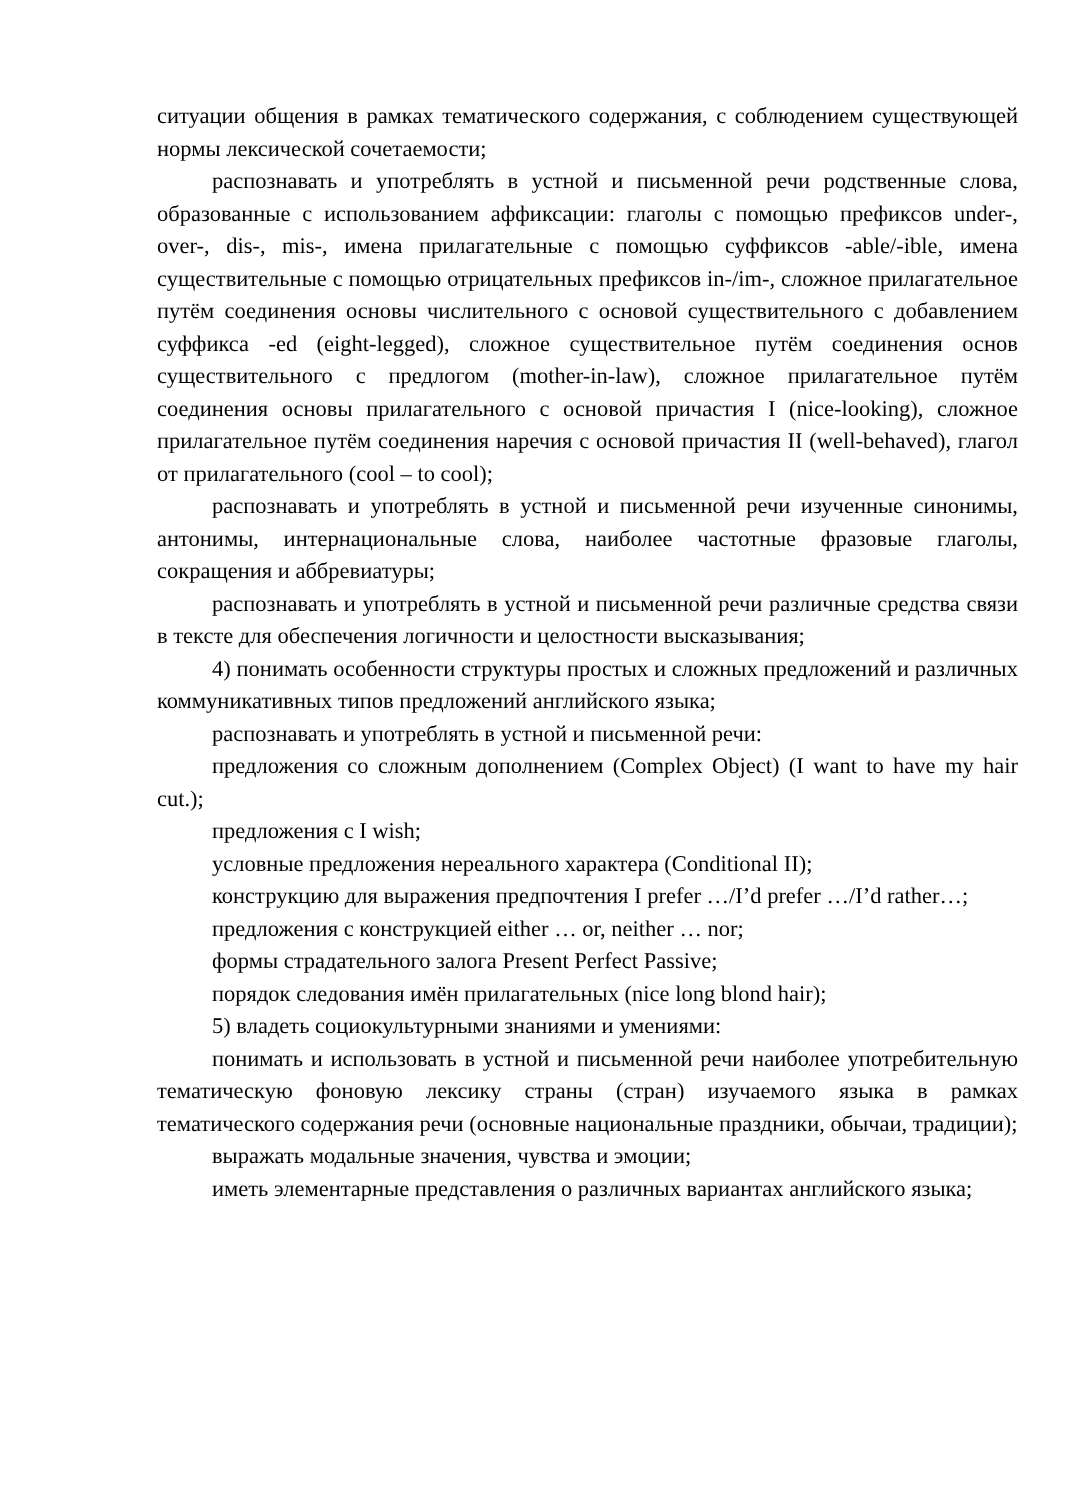ситуации общения в рамках тематического содержания, с соблюдением существующей нормы лексической сочетаемости;
распознавать и употреблять в устной и письменной речи родственные слова, образованные с использованием аффиксации: глаголы с помощью префиксов under-, over-, dis-, mis-, имена прилагательные с помощью суффиксов -able/-ible, имена существительные с помощью отрицательных префиксов in-/im-, сложное прилагательное путём соединения основы числительного с основой существительного с добавлением суффикса -ed (eight-legged), сложное существительное путём соединения основ существительного с предлогом (mother-in-law), сложное прилагательное путём соединения основы прилагательного с основой причастия I (nice-looking), сложное прилагательное путём соединения наречия с основой причастия II (well-behaved), глагол от прилагательного (cool – to cool);
распознавать и употреблять в устной и письменной речи изученные синонимы, антонимы, интернациональные слова, наиболее частотные фразовые глаголы, сокращения и аббревиатуры;
распознавать и употреблять в устной и письменной речи различные средства связи в тексте для обеспечения логичности и целостности высказывания;
4) понимать особенности структуры простых и сложных предложений и различных коммуникативных типов предложений английского языка;
распознавать и употреблять в устной и письменной речи:
предложения со сложным дополнением (Complex Object) (I want to have my hair cut.);
предложения с I wish;
условные предложения нереального характера (Conditional II);
конструкцию для выражения предпочтения I prefer …/I’d prefer …/I’d rather…;
предложения с конструкцией either … or, neither … nor;
формы страдательного залога Present Perfect Passive;
порядок следования имён прилагательных (nice long blond hair);
5) владеть социокультурными знаниями и умениями:
понимать и использовать в устной и письменной речи наиболее употребительную тематическую фоновую лексику страны (стран) изучаемого языка в рамках тематического содержания речи (основные национальные праздники, обычаи, традиции);
выражать модальные значения, чувства и эмоции;
иметь элементарные представления о различных вариантах английского языка;